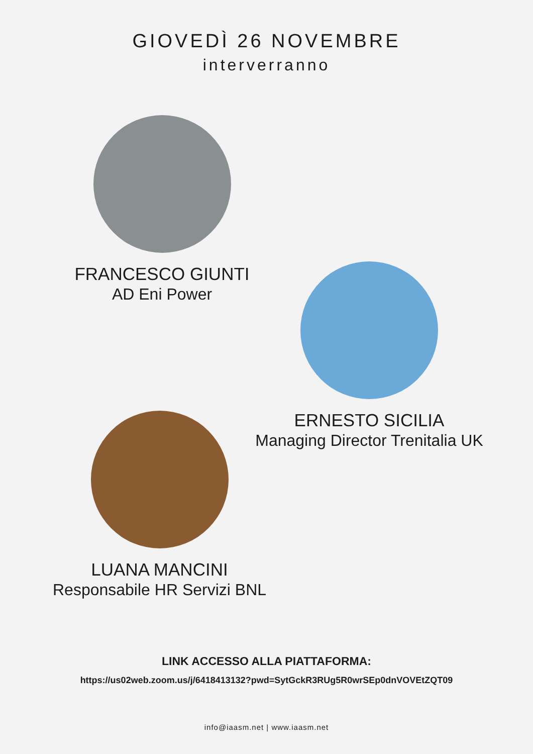GIOVEDÌ 26 NOVEMBRE
interverranno
FRANCESCO GIUNTI
AD Eni Power
ERNESTO SICILIA
Managing Director Trenitalia UK
LUANA MANCINI
Responsabile HR Servizi BNL
LINK ACCESSO ALLA PIATTAFORMA:
https://us02web.zoom.us/j/6418413132?pwd=SytGckR3RUg5R0wrSEp0dnVOVEtZQT09
info@iaasm.net | www.iaasm.net